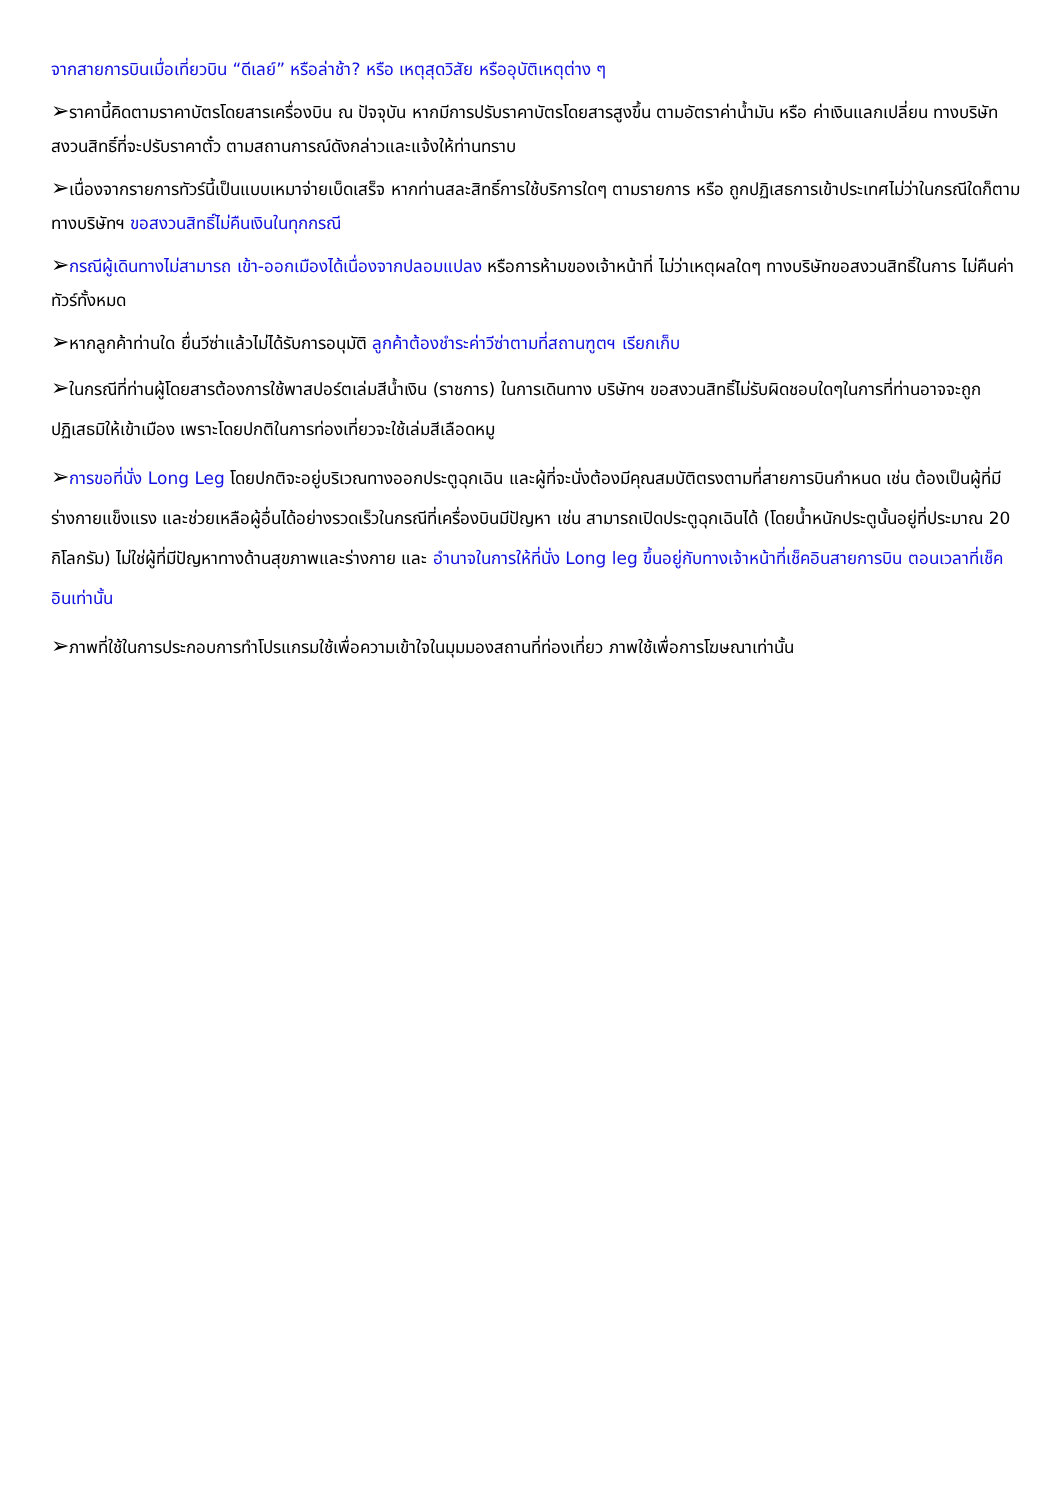จากสายการบินเมื่อเที่ยวบิน “ดีเลย์” หรือล่าช้า? หรือ เหตุสุดวิสัย หรืออุบัติเหตุต่าง ๆ
➢ราคานี้คิดตามราคาบัตรโดยสารเครื่องบิน ณ ปัจจุบัน หากมีการปรับราคาบัตรโดยสารสูงขึ้น ตามอัตราค่าน้ำมัน หรือ ค่าเงินแลกเปลี่ยน ทางบริษัท สงวนสิทธิ์ที่จะปรับราคาตั๋ว ตามสถานการณ์ดังกล่าวและแจ้งให้ท่านทราบ
➢เนื่องจากรายการทัวร์นี้เป็นแบบเหมาจ่ายเบ็ดเสร็จ หากท่านสละสิทธิ์การใช้บริการใดๆ ตามรายการ หรือ ถูกปฏิเสธการเข้าประเทศไม่ว่าในกรณีใดก็ตาม ทางบริษัทฯ ขอสงวนสิทธิ์ไม่คืนเงินในทุกกรณี
➢กรณีผู้เดินทางไม่สามารถ เข้า-ออกเมืองได้เนื่องจากปลอมแปลง หรือการห้ามของเจ้าหน้าที่ ไม่ว่าเหตุผลใดๆ ทางบริษัทขอสงวนสิทธิ์ในการ ไม่คืนค่าทัวร์ทั้งหมด
➢หากลูกค้าท่านใด ยื่นวีซ่าแล้วไม่ได้รับการอนุมัติ ลูกค้าต้องชำระค่าวีซ่าตามที่สถานฑูตฯ เรียกเก็บ
➢ในกรณีที่ท่านผู้โดยสารต้องการใช้พาสปอร์ตเล่มสีน้ำเงิน (ราชการ) ในการเดินทาง บริษัทฯ ขอสงวนสิทธิ์ไม่รับผิดชอบใดๆในการที่ท่านอาจจะถูกปฏิเสธมิให้เข้าเมือง เพราะโดยปกติในการท่องเที่ยวจะใช้เล่มสีเลือดหมู
➢การขอที่นั่ง Long Leg โดยปกติจะอยู่บริเวณทางออกประตูฉุกเฉิน และผู้ที่จะนั่งต้องมีคุณสมบัติตรงตามที่สายการบินกำหนด เช่น ต้องเป็นผู้ที่มีร่างกายแข็งแรง และช่วยเหลือผู้อื่นได้อย่างรวดเร็วในกรณีที่เครื่องบินมีปัญหา เช่น สามารถเปิดประตูฉุกเฉินได้ (โดยน้ำหนักประตูนั้นอยู่ที่ประมาณ 20 กิโลกรัม) ไม่ใช่ผู้ที่มีปัญหาทางด้านสุขภาพและร่างกาย และ อำนาจในการให้ที่นั่ง Long leg ขึ้นอยู่กับทางเจ้าหน้าที่เช็คอินสายการบิน ตอนเวลาที่เช็คอินเท่านั้น
➢ภาพที่ใช้ในการประกอบการทำโปรแกรมใช้เพื่อความเข้าใจในมุมมองสถานที่ท่องเที่ยว ภาพใช้เพื่อการโฆษณาเท่านั้น